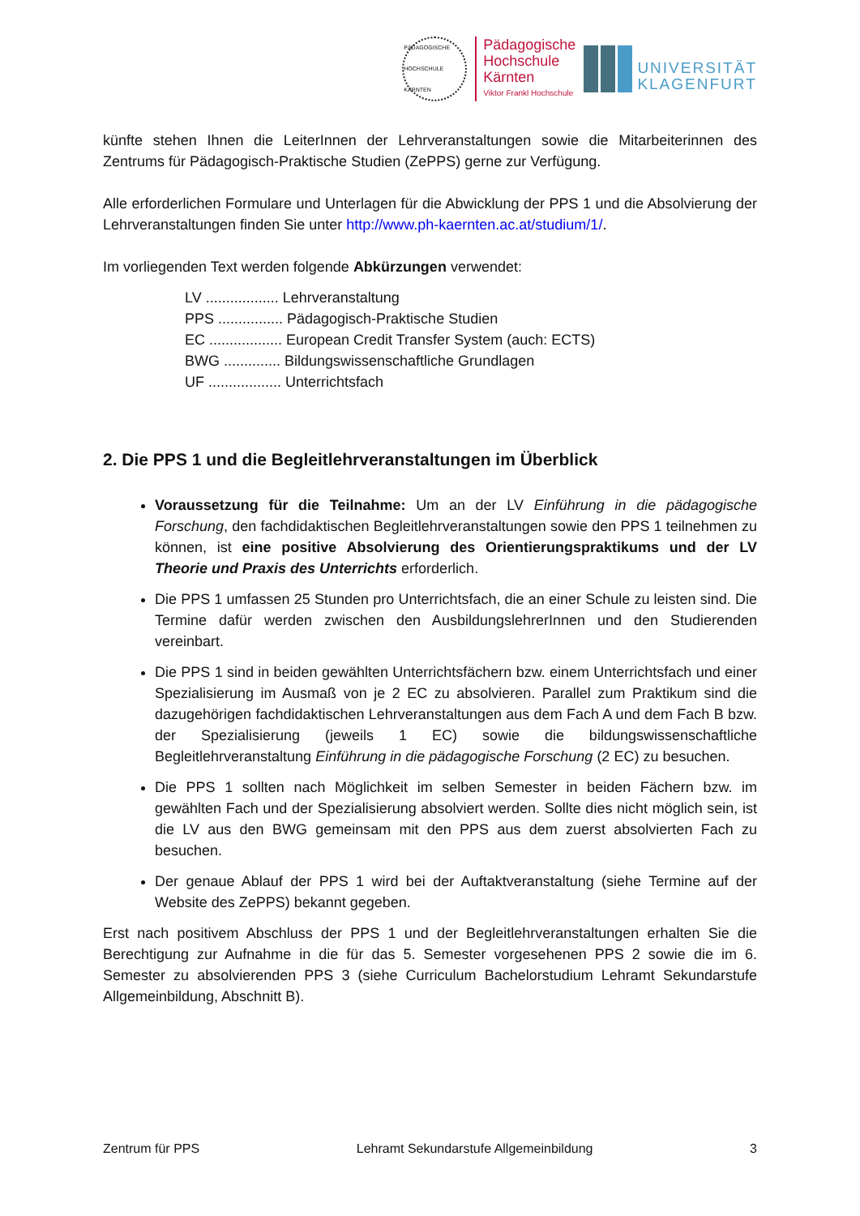PÄDAGOGISCHE HOCHSCHULE KÄRNTEN
Pädagogische
Hochschule
Kärnten
Viktor Frankl Hochschule
UNIVERSITÄT
KLAGENFURT
künfte stehen Ihnen die LeiterInnen der Lehrveranstaltungen sowie die Mitarbeiterinnen des Zentrums für Pädagogisch-Praktische Studien (ZePPS) gerne zur Verfügung.
Alle erforderlichen Formulare und Unterlagen für die Abwicklung der PPS 1 und die Absolvierung der Lehrveranstaltungen finden Sie unter http://www.ph-kaernten.ac.at/studium/1/.
Im vorliegenden Text werden folgende Abkürzungen verwendet:
LV .................. Lehrveranstaltung
PPS ................ Pädagogisch-Praktische Studien
EC .................. European Credit Transfer System (auch: ECTS)
BWG .............. Bildungswissenschaftliche Grundlagen
UF .................. Unterrichtsfach
2. Die PPS 1 und die Begleitlehrveranstaltungen im Überblick
Voraussetzung für die Teilnahme: Um an der LV Einführung in die pädagogische Forschung, den fachdidaktischen Begleitlehrveranstaltungen sowie den PPS 1 teilnehmen zu können, ist eine positive Absolvierung des Orientierungspraktikums und der LV Theorie und Praxis des Unterrichts erforderlich.
Die PPS 1 umfassen 25 Stunden pro Unterrichtsfach, die an einer Schule zu leisten sind. Die Termine dafür werden zwischen den AusbildungslehrerInnen und den Studierenden vereinbart.
Die PPS 1 sind in beiden gewählten Unterrichtsfächern bzw. einem Unterrichtsfach und einer Spezialisierung im Ausmaß von je 2 EC zu absolvieren. Parallel zum Praktikum sind die dazugehörigen fachdidaktischen Lehrveranstaltungen aus dem Fach A und dem Fach B bzw. der Spezialisierung (jeweils 1 EC) sowie die bildungswissenschaftliche Begleitlehrveranstaltung Einführung in die pädagogische Forschung (2 EC) zu besuchen.
Die PPS 1 sollten nach Möglichkeit im selben Semester in beiden Fächern bzw. im gewählten Fach und der Spezialisierung absolviert werden. Sollte dies nicht möglich sein, ist die LV aus den BWG gemeinsam mit den PPS aus dem zuerst absolvierten Fach zu besuchen.
Der genaue Ablauf der PPS 1 wird bei der Auftaktveranstaltung (siehe Termine auf der Website des ZePPS) bekannt gegeben.
Erst nach positivem Abschluss der PPS 1 und der Begleitlehrveranstaltungen erhalten Sie die Berechtigung zur Aufnahme in die für das 5. Semester vorgesehenen PPS 2 sowie die im 6. Semester zu absolvierenden PPS 3 (siehe Curriculum Bachelorstudium Lehramt Sekundarstufe Allgemeinbildung, Abschnitt B).
Zentrum für PPS Lehramt Sekundarstufe Allgemeinbildung 3